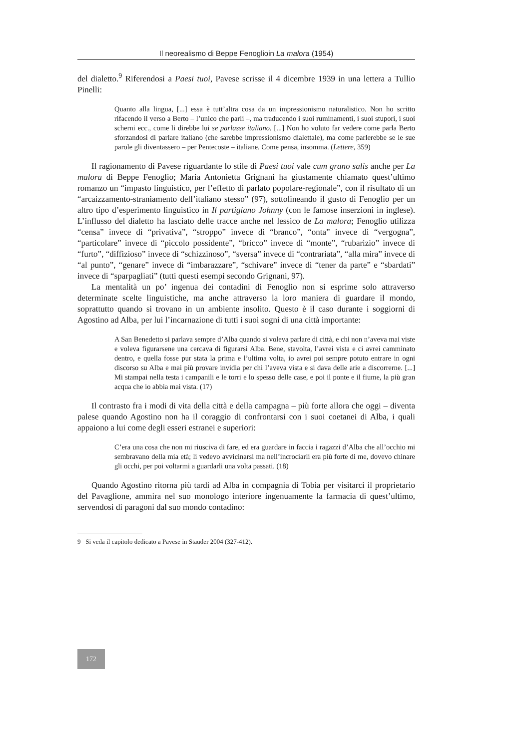Il neorealismo di Beppe Fenoglioin La malora (1954)
del dialetto.<sup>9</sup> Riferendosi a Paesi tuoi, Pavese scrisse il 4 dicembre 1939 in una lettera a Tullio Pinelli:
Quanto alla lingua, [...] essa è tutt’altra cosa da un impressionismo naturalistico. Non ho scritto rifacendo il verso a Berto – l’unico che parli –, ma traducendo i suoi ruminamenti, i suoi stupori, i suoi scherni ecc., come li direbbe lui se parlasse italiano. [...] Non ho voluto far vedere come parla Berto sforzandosi di parlare italiano (che sarebbe impressionismo dialettale), ma come parlerebbe se le sue parole gli diventassero – per Pentecoste – italiane. Come pensa, insomma. (Lettere, 359)
Il ragionamento di Pavese riguardante lo stile di Paesi tuoi vale cum grano salis anche per La malora di Beppe Fenoglio; Maria Antonietta Grignani ha giustamente chiamato quest’ultimo romanzo un “impasto linguistico, per l’effetto di parlato popolare-regionale”, con il risultato di un “arcaizzamento-straniamento dell’italiano stesso” (97), sottolineando il gusto di Fenoglio per un altro tipo d’esperimento linguistico in Il partigiano Johnny (con le famose inserzioni in inglese). L’influsso del dialetto ha lasciato delle tracce anche nel lessico de La malora; Fenoglio utilizza “censa” invece di “privativa”, “stroppo” invece di “branco”, “onta” invece di “vergogna”, “particolare” invece di “piccolo possidente”, “bricco” invece di “monte”, “rubarizio” invece di “furto”, “diffizioso” invece di “schizzinoso”, “sversa” invece di “contrariata”, “alla mira” invece di “al punto”, “genare” invece di “imbarazzare”, “schivare” invece di “tener da parte” e “sbardati” invece di “sparpagliati” (tutti questi esempi secondo Grignani, 97).
La mentalità un po’ ingenua dei contadini di Fenoglio non si esprime solo attraverso determinate scelte linguistiche, ma anche attraverso la loro maniera di guardare il mondo, soprattutto quando si trovano in un ambiente insolito. Questo è il caso durante i soggiorni di Agostino ad Alba, per lui l’incarnazione di tutti i suoi sogni di una città importante:
A San Benedetto si parlava sempre d’Alba quando si voleva parlare di città, e chi non n’aveva mai viste e voleva figurarsene una cercava di figurarsi Alba. Bene, stavolta, l’avrei vista e ci avrei camminato dentro, e quella fosse pur stata la prima e l’ultima volta, io avrei poi sempre potuto entrare in ogni discorso su Alba e mai più provare invidia per chi l’aveva vista e si dava delle arie a discorrerne. [...] Mi stampai nella testa i campanili e le torri e lo spesso delle case, e poi il ponte e il fiume, la più gran acqua che io abbia mai vista. (17)
Il contrasto fra i modi di vita della città e della campagna – più forte allora che oggi – diventa palese quando Agostino non ha il coraggio di confrontarsi con i suoi coetanei di Alba, i quali appaiono a lui come degli esseri estranei e superiori:
C’era una cosa che non mi riusciva di fare, ed era guardare in faccia i ragazzi d’Alba che all’occhio mi sembravano della mia età; li vedevo avvicinarsi ma nell’incrociarli era più forte di me, dovevo chinare gli occhi, per poi voltarmi a guardarli una volta passati. (18)
Quando Agostino ritorna più tardi ad Alba in compagnia di Tobia per visitarci il proprietario del Pavaglione, ammira nel suo monologo interiore ingenuamente la farmacia di quest’ultimo, servendosi di paragoni dal suo mondo contadino:
9 Si veda il capitolo dedicato a Pavese in Stauder 2004 (327-412).
172